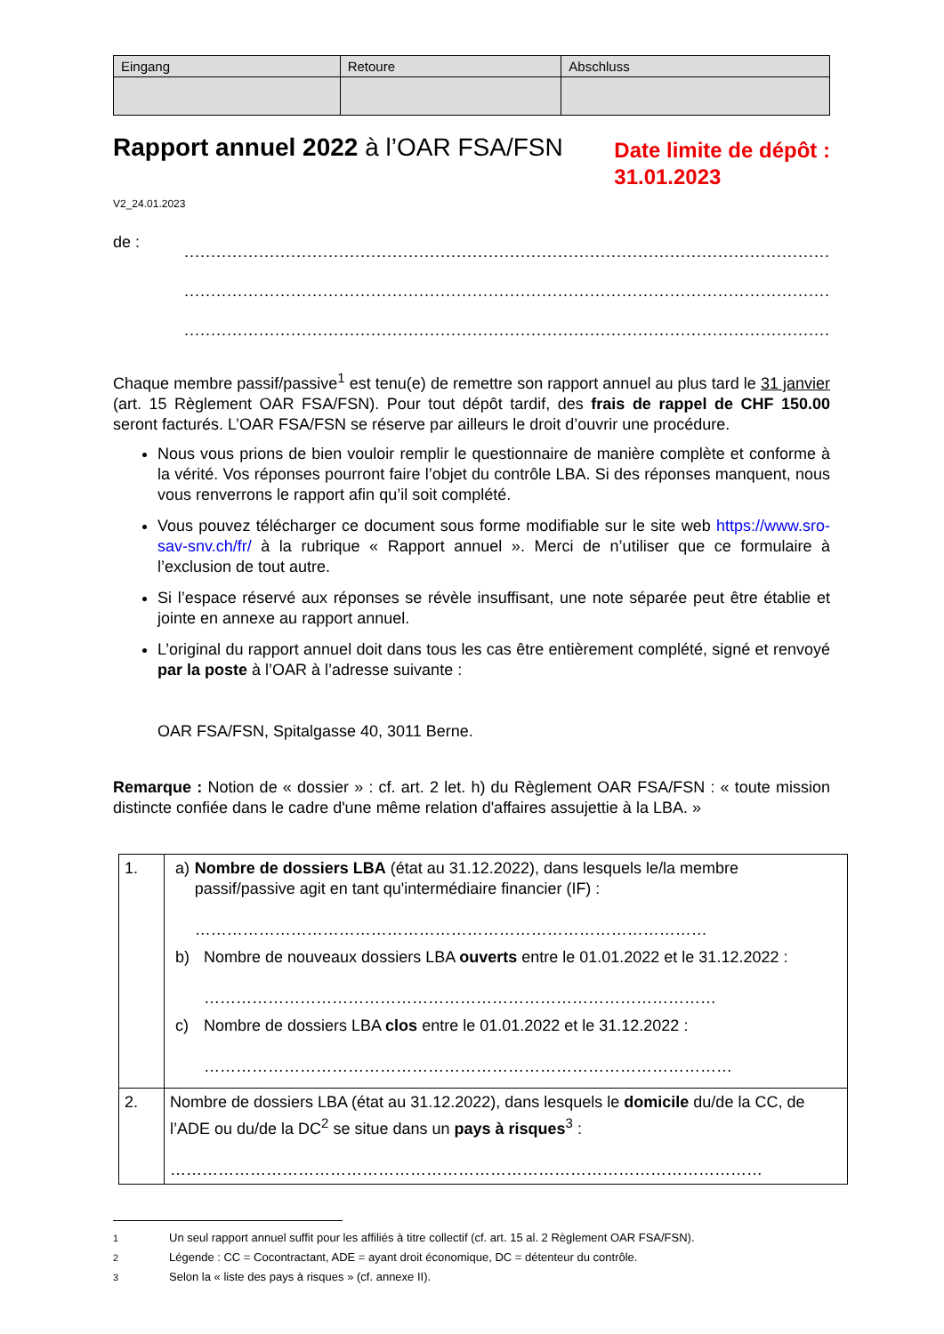| Eingang | Retoure | Abschluss |
| --- | --- | --- |
Rapport annuel 2022 à l’OAR FSA/FSN
Date limite de dépôt :
31.01.2023
V2_24.01.2023
de :
.........................................................................................................................
.........................................................................................................................
.........................................................................................................................
Chaque membre passif/passive<sup>1</sup> est tenu(e) de remettre son rapport annuel au plus tard le 31 janvier (art. 15 Règlement OAR FSA/FSN). Pour tout dépôt tardif, des frais de rappel de CHF 150.00 seront facturés. L’OAR FSA/FSN se réserve par ailleurs le droit d’ouvrir une procédure.
Nous vous prions de bien vouloir remplir le questionnaire de manière complète et conforme à la vérité. Vos réponses pourront faire l’objet du contrôle LBA. Si des réponses manquent, nous vous renverrons le rapport afin qu’il soit complété.
Vous pouvez télécharger ce document sous forme modifiable sur le site web https://www.sro-sav-snv.ch/fr/ à la rubrique « Rapport annuel ». Merci de n’utiliser que ce formulaire à l’exclusion de tout autre.
Si l’espace réservé aux réponses se révèle insuffisant, une note séparée peut être établie et jointe en annexe au rapport annuel.
L’original du rapport annuel doit dans tous les cas être entièrement complété, signé et renvoyé par la poste à l’OAR à l’adresse suivante :
OAR FSA/FSN, Spitalgasse 40, 3011 Berne.
Remarque : Notion de « dossier » : cf. art. 2 let. h) du Règlement OAR FSA/FSN : « toute mission distincte confiée dans le cadre d'une même relation d'affaires assujettie à la LBA. »
| 1. | a) Nombre de dossiers LBA (état au 31.12.2022), dans lesquels le/la membre passif/passive agit en tant qu'intermédiaire financier (IF) : …………………………………………………………………………………… b) Nombre de nouveaux dossiers LBA ouverts entre le 01.01.2022 et le 31.12.2022 : …………………………………………………………………………………… c) Nombre de dossiers LBA clos entre le 01.01.2022 et le 31.12.2022 : ……………………………………………………………………………………… |
| 2. | Nombre de dossiers LBA (état au 31.12.2022), dans lesquels le domicile du/de la CC, de l’ADE ou du/de la DC<sup>2</sup> se situe dans un pays à risques<sup>3</sup> : ………………………………………………………………………………………………… |
<sup>1</sup> Un seul rapport annuel suffit pour les affiliés à titre collectif (cf. art. 15 al. 2 Règlement OAR FSA/FSN).
<sup>2</sup> Légende : CC = Cocontractant, ADE = ayant droit économique, DC = détenteur du contrôle.
<sup>3</sup> Selon la « liste des pays à risques » (cf. annexe II).